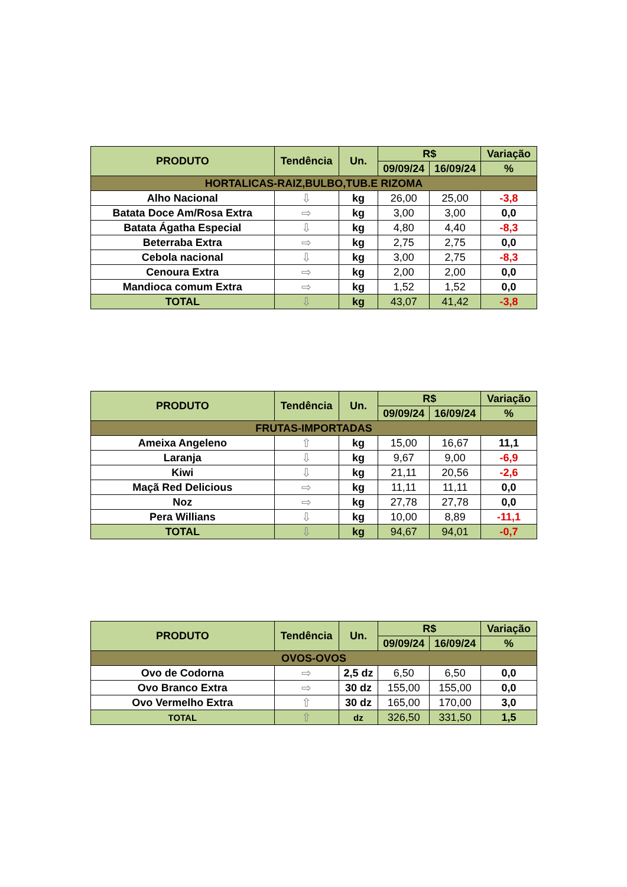| PRODUTO | Tendência | Un. | R$ | | Variação |
| --- | --- | --- | --- | --- | --- |
| | | | 09/09/24 | 16/09/24 | % |
| HORTALICAS-RAIZ,BULBO,TUB.E RIZOMA | | | | | |
| Alho Nacional | ⇩ | kg | 26,00 | 25,00 | -3,8 |
| Batata Doce Am/Rosa Extra | ⇨ | kg | 3,00 | 3,00 | 0,0 |
| Batata Ágatha Especial | ⇩ | kg | 4,80 | 4,40 | -8,3 |
| Beterraba Extra | ⇨ | kg | 2,75 | 2,75 | 0,0 |
| Cebola nacional | ⇩ | kg | 3,00 | 2,75 | -8,3 |
| Cenoura Extra | ⇨ | kg | 2,00 | 2,00 | 0,0 |
| Mandioca comum Extra | ⇨ | kg | 1,52 | 1,52 | 0,0 |
| TOTAL | ⇩ | kg | 43,07 | 41,42 | -3,8 |
| PRODUTO | Tendência | Un. | R$ | | Variação |
| --- | --- | --- | --- | --- | --- |
| | | | 09/09/24 | 16/09/24 | % |
| FRUTAS-IMPORTADAS | | | | | |
| Ameixa Angeleno | ⇧ | kg | 15,00 | 16,67 | 11,1 |
| Laranja | ⇩ | kg | 9,67 | 9,00 | -6,9 |
| Kiwi | ⇩ | kg | 21,11 | 20,56 | -2,6 |
| Maçã Red Delicious | ⇨ | kg | 11,11 | 11,11 | 0,0 |
| Noz | ⇨ | kg | 27,78 | 27,78 | 0,0 |
| Pera Willians | ⇩ | kg | 10,00 | 8,89 | -11,1 |
| TOTAL | ⇩ | kg | 94,67 | 94,01 | -0,7 |
| PRODUTO | Tendência | Un. | R$ | | Variação |
| --- | --- | --- | --- | --- | --- |
| | | | 09/09/24 | 16/09/24 | % |
| OVOS-OVOS | | | | | |
| Ovo de Codorna | ⇨ | 2,5 dz | 6,50 | 6,50 | 0,0 |
| Ovo Branco Extra | ⇨ | 30 dz | 155,00 | 155,00 | 0,0 |
| Ovo Vermelho Extra | ⇧ | 30 dz | 165,00 | 170,00 | 3,0 |
| TOTAL | ⇧ | dz | 326,50 | 331,50 | 1,5 |